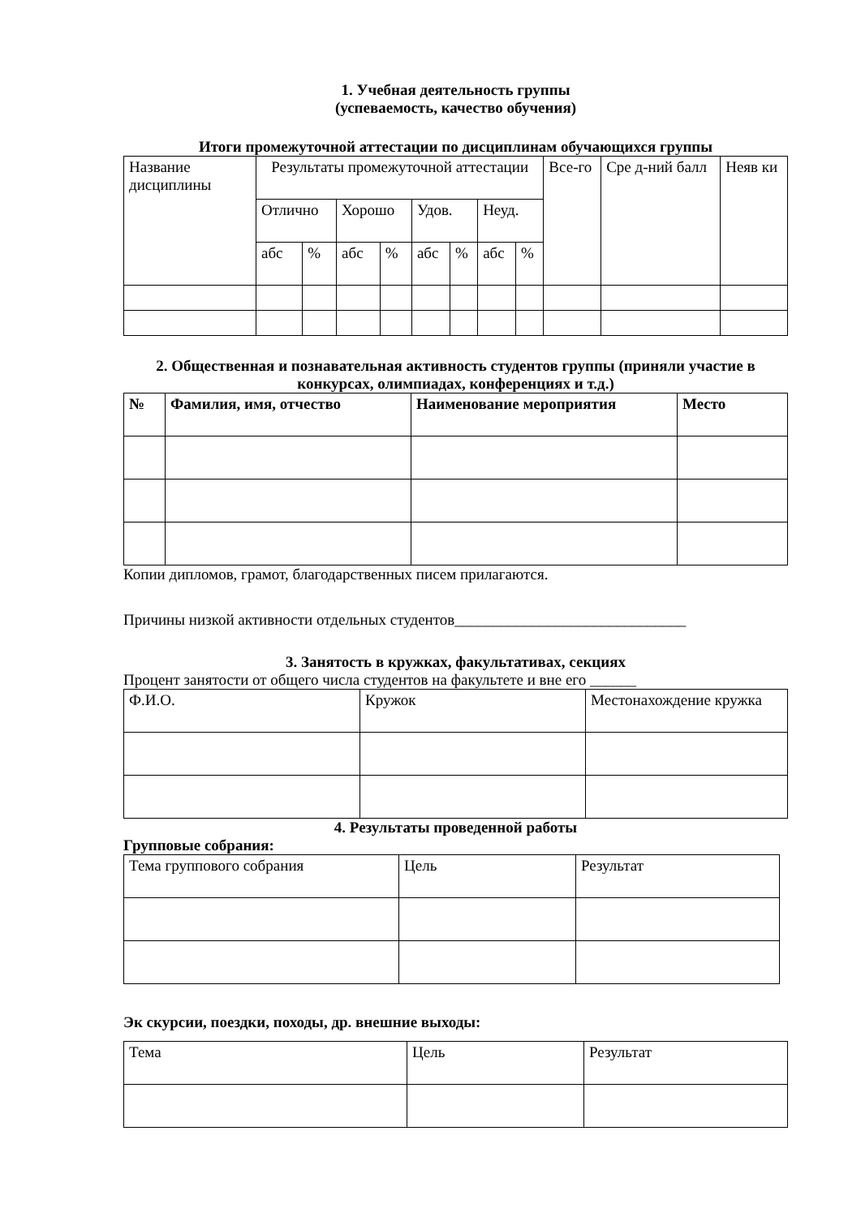1. Учебная деятельность группы
(успеваемость, качество обучения)
Итоги промежуточной аттестации по дисциплинам обучающихся группы
| Название дисциплины | Результаты промежуточной аттестации | | | | | | | | Все-го | Сре д-ний балл | Неяв ки |
| --- | --- | --- | --- | --- | --- | --- | --- | --- | --- | --- | --- |
| | Отлично | | Хорошо | | Удов. | | Неуд. | | | | |
| | абс | % | абс | % | абс | % | абс | % | | | |
2. Общественная и познавательная активность студентов группы (приняли участие в конкурсах, олимпиадах, конференциях и т.д.)
| № | Фамилия, имя, отчество | Наименование мероприятия | Место |
| --- | --- | --- | --- |
Копии дипломов, грамот, благодарственных писем прилагаются.
Причины низкой активности отдельных студентов______________________________
3. Занятость в кружках, факультативах, секциях
Процент занятости от общего числа студентов на факультете и вне его ______
| Ф.И.О. | Кружок | Местонахождение кружка |
| --- | --- | --- |
4. Результаты проведенной работы
Групповые собрания:
| Тема группового собрания | Цель | Результат |
| --- | --- | --- |
Эк скурсии, поездки, походы, др. внешние выходы:
| Тема | Цель | Результат |
| --- | --- | --- |